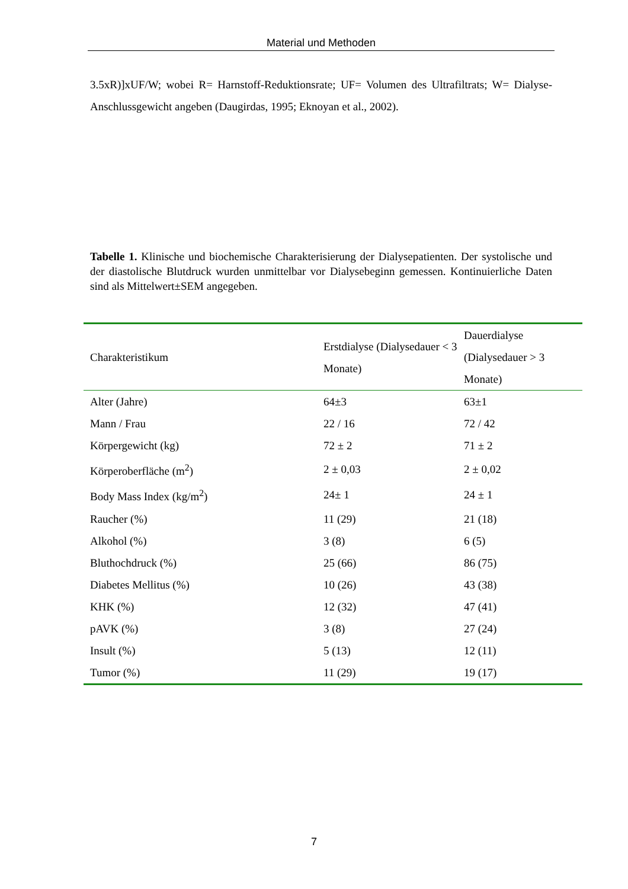Material und Methoden
3.5xR)]xUF/W; wobei R= Harnstoff-Reduktionsrate; UF= Volumen des Ultrafiltrats; W= Dialyse-Anschlussgewicht angeben (Daugirdas, 1995; Eknoyan et al., 2002).
Tabelle 1. Klinische und biochemische Charakterisierung der Dialysepatienten. Der systolische und der diastolische Blutdruck wurden unmittelbar vor Dialysebeginn gemessen. Kontinuierliche Daten sind als Mittelwert±SEM angegeben.
| Charakteristikum | Erstdialyse (Dialysedauer < 3 Monate) | Dauerdialyse (Dialysedauer > 3 Monate) |
| --- | --- | --- |
| Alter (Jahre) | 64±3 | 63±1 |
| Mann / Frau | 22 / 16 | 72 / 42 |
| Körpergewicht (kg) | 72 ± 2 | 71 ± 2 |
| Körperoberfläche (m<sup>2</sup>) | 2 ± 0,03 | 2 ± 0,02 |
| Body Mass Index (kg/m<sup>2</sup>) | 24± 1 | 24 ± 1 |
| Raucher (%) | 11 (29) | 21 (18) |
| Alkohol (%) | 3 (8) | 6 (5) |
| Bluthochdruck (%) | 25 (66) | 86 (75) |
| Diabetes Mellitus (%) | 10 (26) | 43 (38) |
| KHK (%) | 12 (32) | 47 (41) |
| pAVK (%) | 3 (8) | 27 (24) |
| Insult (%) | 5 (13) | 12 (11) |
| Tumor (%) | 11 (29) | 19 (17) |
7